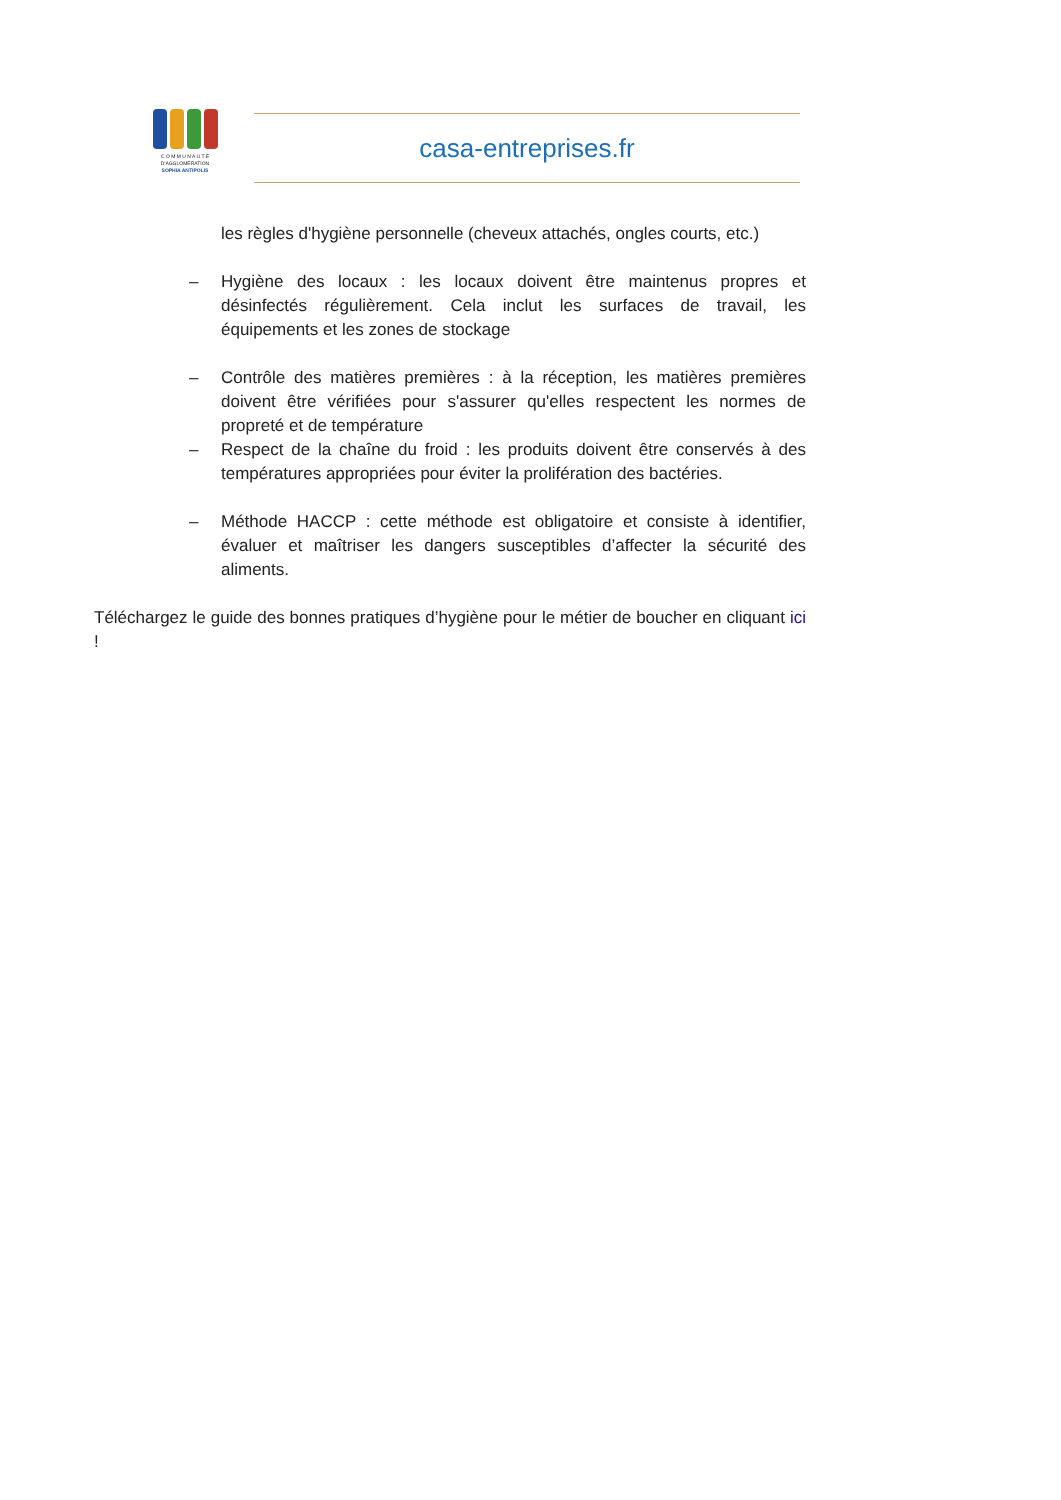C O M M U N A U T É
D'AGGLOMÉRATION
SOPHIA ANTIPOLIS
casa-entreprises.fr
les règles d'hygiène personnelle (cheveux attachés, ongles courts, etc.)
– Hygiène des locaux : les locaux doivent être maintenus propres et désinfectés régulièrement. Cela inclut les surfaces de travail, les équipements et les zones de stockage
– Contrôle des matières premières : à la réception, les matières premières doivent être vérifiées pour s'assurer qu'elles respectent les normes de propreté et de température
– Respect de la chaîne du froid : les produits doivent être conservés à des températures appropriées pour éviter la prolifération des bactéries.
– Méthode HACCP : cette méthode est obligatoire et consiste à identifier, évaluer et maîtriser les dangers susceptibles d’affecter la sécurité des aliments.
Téléchargez le guide des bonnes pratiques d’hygiène pour le métier de boucher en cliquant ici !